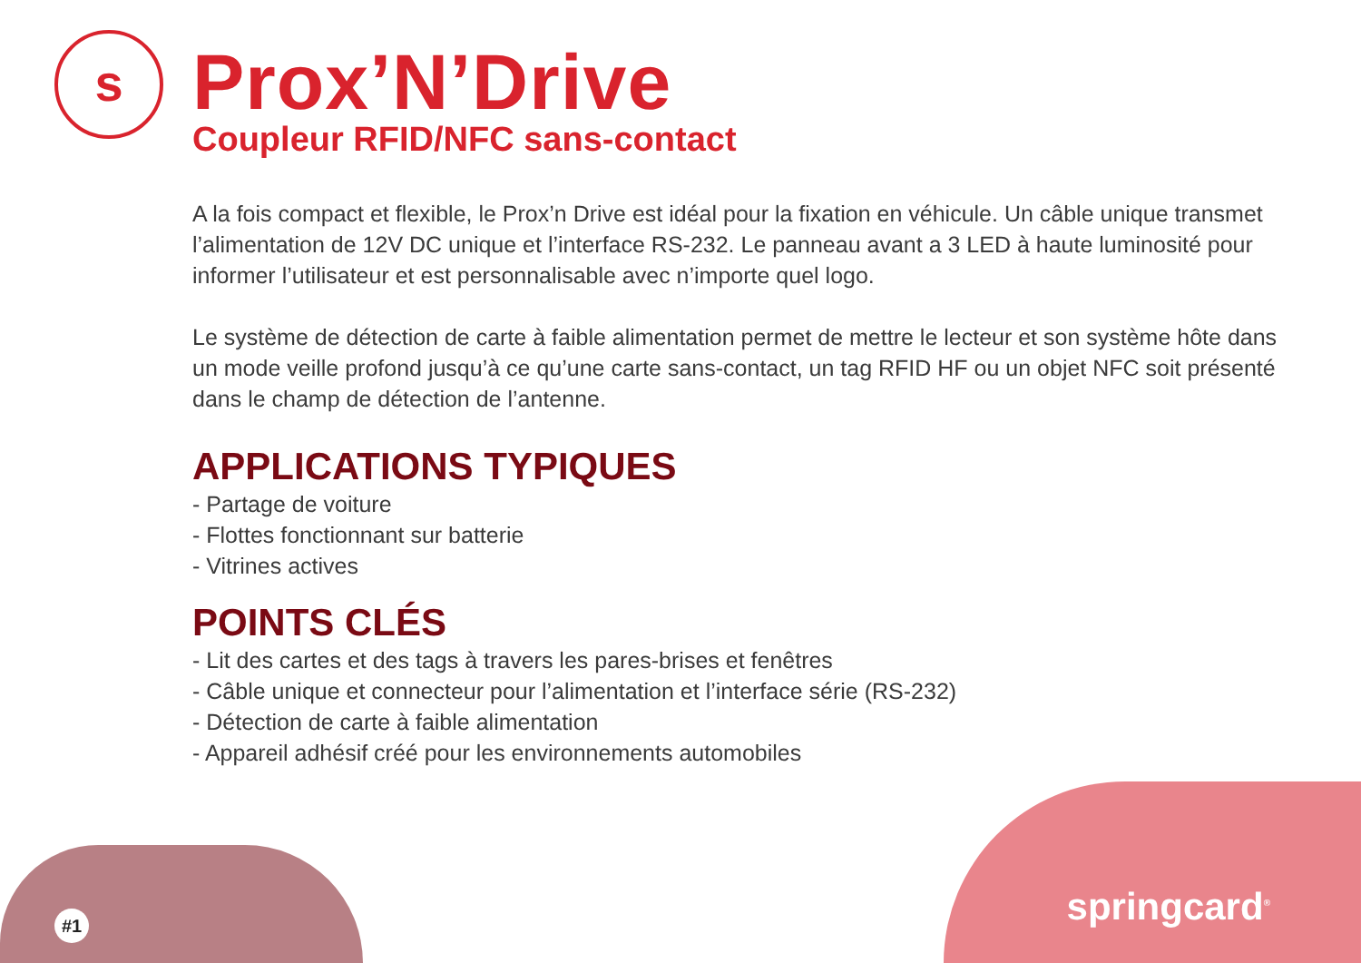s
Prox’N’Drive
Coupleur RFID/NFC sans-contact
A la fois compact et flexible, le Prox’n Drive est idéal pour la fixation en véhicule. Un câble unique transmet l’alimentation de 12V DC unique et l’interface RS-232. Le panneau avant a 3 LED à haute luminosité pour informer l’utilisateur et est personnalisable avec n’importe quel logo.
Le système de détection de carte à faible alimentation permet de mettre le lecteur et son système hôte dans un mode veille profond jusqu’à ce qu’une carte sans-contact, un tag RFID HF ou un objet NFC soit présenté dans le champ de détection de l’antenne.
APPLICATIONS TYPIQUES
- Partage de voiture
- Flottes fonctionnant sur batterie
- Vitrines actives
POINTS CLÉS
- Lit des cartes et des tags à travers les pares-brises et fenêtres
- Câble unique et connecteur pour l’alimentation et l’interface série (RS-232)
- Détection de carte à faible alimentation
- Appareil adhésif créé pour les environnements automobiles
#1
springcard<sup>®</sup>